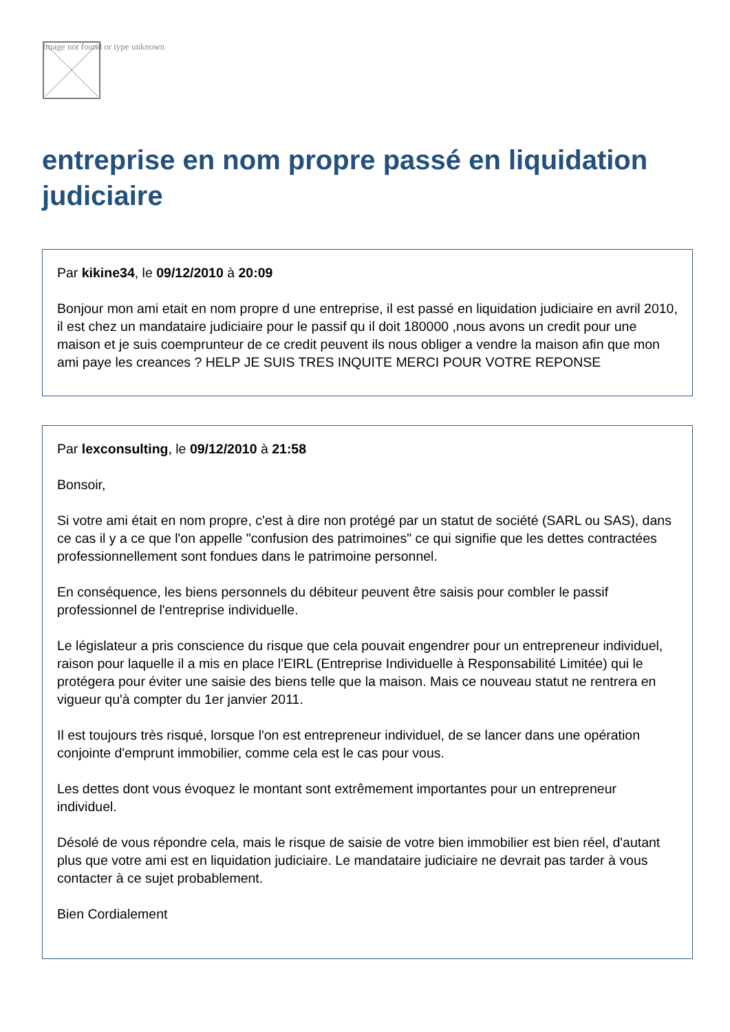Image not found or type unknown
entreprise en nom propre passé en liquidation judiciaire
Par kikine34, le 09/12/2010 à 20:09
Bonjour mon ami etait en nom propre d une entreprise, il est passé en liquidation judiciaire en avril 2010, il est chez un mandataire judiciaire pour le passif qu il doit 180000 ,nous avons un credit pour une maison et je suis coemprunteur de ce credit peuvent ils nous obliger a vendre la maison afin que mon ami paye les creances ? HELP JE SUIS TRES INQUITE MERCI POUR VOTRE REPONSE
Par lexconsulting, le 09/12/2010 à 21:58
Bonsoir,
Si votre ami était en nom propre, c'est à dire non protégé par un statut de société (SARL ou SAS), dans ce cas il y a ce que l'on appelle "confusion des patrimoines" ce qui signifie que les dettes contractées professionnellement sont fondues dans le patrimoine personnel.
En conséquence, les biens personnels du débiteur peuvent être saisis pour combler le passif professionnel de l'entreprise individuelle.
Le législateur a pris conscience du risque que cela pouvait engendrer pour un entrepreneur individuel, raison pour laquelle il a mis en place l'EIRL (Entreprise Individuelle à Responsabilité Limitée) qui le protégera pour éviter une saisie des biens telle que la maison. Mais ce nouveau statut ne rentrera en vigueur qu'à compter du 1er janvier 2011.
Il est toujours très risqué, lorsque l'on est entrepreneur individuel, de se lancer dans une opération conjointe d'emprunt immobilier, comme cela est le cas pour vous.
Les dettes dont vous évoquez le montant sont extrêmement importantes pour un entrepreneur individuel.
Désolé de vous répondre cela, mais le risque de saisie de votre bien immobilier est bien réel, d'autant plus que votre ami est en liquidation judiciaire. Le mandataire judiciaire ne devrait pas tarder à vous contacter à ce sujet probablement.
Bien Cordialement